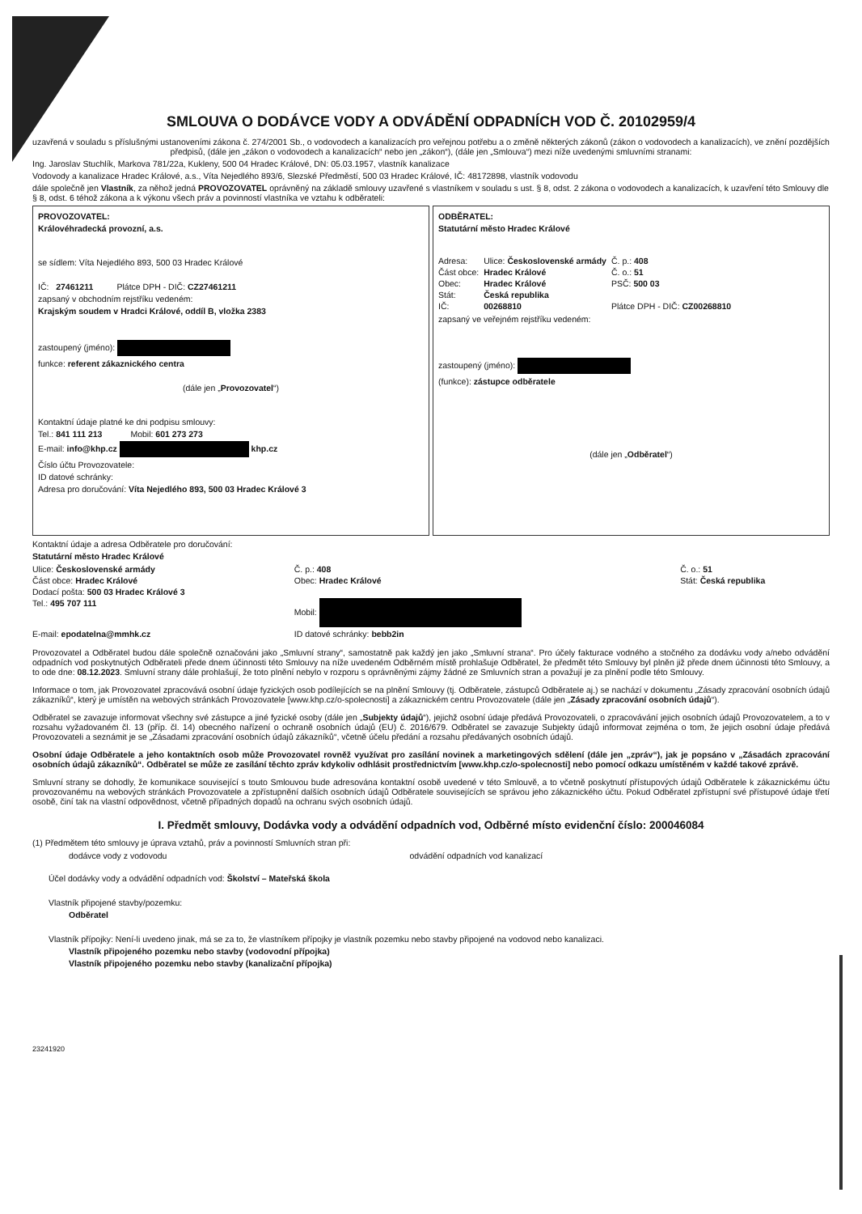SMLOUVA O DODÁVCE VODY A ODVÁDĚNÍ ODPADNÍCH VOD Č. 20102959/4
uzavřená v souladu s příslušnými ustanoveními zákona č. 274/2001 Sb., o vodovodech a kanalizacích pro veřejnou potřebu a o změně některých zákonů (zákon o vodovodech a kanalizacích), ve znění pozdějších předpisů, (dále jen „zákon o vodovodech a kanalizacích“ nebo jen „zákon“), (dále jen „Smlouva“) mezi níže uvedenými smluvními stranami:
Ing. Jaroslav Stuchlík, Markova 781/22a, Kukleny, 500 04 Hradec Králové, DN: 05.03.1957, vlastník kanalizace
Vodovody a kanalizace Hradec Králové, a.s., Víta Nejedlého 893/6, Slezské Předměstí, 500 03 Hradec Králové, IČ: 48172898, vlastník vodovodu
dále společně jen Vlastník, za něhož jedná PROVOZOVATEL oprávněný na základě smlouvy uzavřené s vlastníkem v souladu s ust. § 8, odst. 2 zákona o vodovodech a kanalizacích, k uzavření této Smlouvy dle § 8, odst. 6 téhož zákona a k výkonu všech práv a povinností vlastníka ve vztahu k odběrateli:
PROVOZOVATEL:
Královéhradecká provozní, a.s.
se sídlem: Víta Nejedlého 893, 500 03 Hradec Králové
IČ: 27461211 Plátce DPH - DIČ: CZ27461211
zapsaný v obchodním rejstříku vedeném:
Krajským soudem v Hradci Králové, oddíl B, vložka 2383
zastoupený (jméno):
funkce: referent zákaznického centra
(dále jen „Provozovatel“)
Kontaktní údaje platné ke dni podpisu smlouvy:
Tel.: 841 111 213 Mobil: 601 273 273
E-mail: info@khp.cz khp.cz
Číslo účtu Provozovatele:
ID datové schránky:
Adresa pro doručování: Víta Nejedlého 893, 500 03 Hradec Králové 3
ODBĚRATEL:
Statutární město Hradec Králové
| Adresa: | Ulice: Československé armády | Č. p.: 408 |
| Část obce: | Hradec Králové | Č. o.: 51 |
| Obec: | Hradec Králové | PSČ: 500 03 |
| Stát: | Česká republika | |
| IČ: | 00268810 | Plátce DPH - DIČ: CZ00268810 |
zapsaný ve veřejném rejstříku vedeném:
zastoupený (jméno):
(funkce): zástupce odběratele
(dále jen „Odběratel“)
Kontaktní údaje a adresa Odběratele pro doručování:
Statutární město Hradec Králové
| Ulice: Československé armády | Č. p.: 408 | Č. o.: 51 |
| Část obce: Hradec Králové | Obec: Hradec Králové | Stát: Česká republika |
| Dodací pošta: 500 03 Hradec Králové 3 | | |
| Tel.: 495 707 111 | Mobil: | |
| E-mail: epodatelna@mmhk.cz | ID datové schránky: bebb2in | |
Provozovatel a Odběratel budou dále společně označováni jako „Smluvní strany“, samostatně pak každý jen jako „Smluvní strana“. Pro účely fakturace vodného a stočného za dodávku vody a/nebo odvádění odpadních vod poskytnutých Odběrateli přede dnem účinnosti této Smlouvy na níže uvedeném Odběrném místě prohlašuje Odběratel, že předmět této Smlouvy byl plněn již přede dnem účinnosti této Smlouvy, a to ode dne: 08.12.2023. Smluvní strany dále prohlašují, že toto plnění nebylo v rozporu s oprávněnými zájmy žádné ze Smluvních stran a považují je za plnění podle této Smlouvy.
Informace o tom, jak Provozovatel zpracovává osobní údaje fyzických osob podílejících se na plnění Smlouvy (tj. Odběratele, zástupců Odběratele aj.) se nachází v dokumentu „Zásady zpracování osobních údajů zákazníků“, který je umístěn na webových stránkách Provozovatele [www.khp.cz/o-spolecnosti] a zákaznickém centru Provozovatele (dále jen „Zásady zpracování osobních údajů“).
Odběratel se zavazuje informovat všechny své zástupce a jiné fyzické osoby (dále jen „Subjekty údajů“), jejichž osobní údaje předává Provozovateli, o zpracovávání jejich osobních údajů Provozovatelem, a to v rozsahu vyžadovaném čl. 13 (příp. čl. 14) obecného nařízení o ochraně osobních údajů (EU) č. 2016/679. Odběratel se zavazuje Subjekty údajů informovat zejména o tom, že jejich osobní údaje předává Provozovateli a seznámit je se „Zásadami zpracování osobních údajů zákazníků“, včetně účelu předání a rozsahu předávaných osobních údajů.
Osobní údaje Odběratele a jeho kontaktních osob může Provozovatel rovněž využívat pro zasílání novinek a marketingových sdělení (dále jen „zpráv“), jak je popsáno v „Zásadách zpracování osobních údajů zákazníků“. Odběratel se může ze zasílání těchto zpráv kdykoliv odhlásit prostřednictvím [www.khp.cz/o-spolecnosti] nebo pomocí odkazu umístěném v každé takové zprávě.
Smluvní strany se dohodly, že komunikace související s touto Smlouvou bude adresována kontaktní osobě uvedené v této Smlouvě, a to včetně poskytnutí přístupových údajů Odběratele k zákaznickému účtu provozovanému na webových stránkách Provozovatele a zpřístupnění dalších osobních údajů Odběratele souvisejících se správou jeho zákaznického účtu. Pokud Odběratel zpřístupní své přístupové údaje třetí osobě, činí tak na vlastní odpovědnost, včetně případných dopadů na ochranu svých osobních údajů.
I. Předmět smlouvy, Dodávka vody a odvádění odpadních vod, Odběrné místo evidenční číslo: 200046084
(1) Předmětem této smlouvy je úprava vztahů, práv a povinností Smluvních stran při:
| dodávce vody z vodovodu | odvádění odpadních vod kanalizací |
Účel dodávky vody a odvádění odpadních vod: Školství – Mateřská škola
Vlastník připojené stavby/pozemku:
Odběratel
Vlastník přípojky: Není-li uvedeno jinak, má se za to, že vlastníkem přípojky je vlastník pozemku nebo stavby připojené na vodovod nebo kanalizaci.
Vlastník připojeného pozemku nebo stavby (vodovodní přípojka)
Vlastník připojeného pozemku nebo stavby (kanalizační přípojka)
23241920